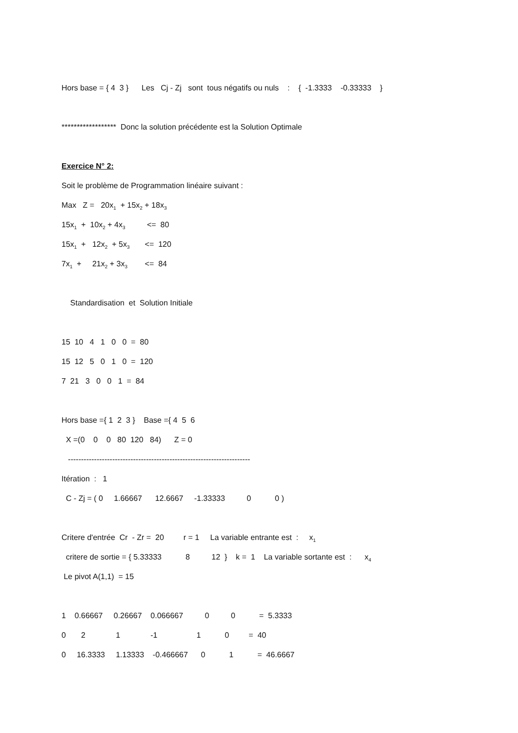Hors base = { 4 3 } Les Cj - Zj sont tous négatifs ou nuls : { -1.3333 -0.33333 }
****************** Donc la solution précédente est la Solution Optimale
Exercice N° 2:
Soit le problème de Programmation linéaire suivant :
Max Z = 20x<sub>1</sub> + 15x<sub>2</sub> + 18x<sub>3</sub>
15x<sub>1</sub> + 10x<sub>2</sub> + 4x<sub>3</sub> <= 80
15x<sub>1</sub> + 12x<sub>2</sub> + 5x<sub>3</sub> <= 120
7x<sub>1</sub> + 21x<sub>2</sub> + 3x<sub>3</sub> <= 84
Standardisation et Solution Initiale
15 10 4 1 0 0 = 80
15 12 5 0 1 0 = 120
7 21 3 0 0 1 = 84
Hors base ={ 1 2 3 } Base ={ 4 5 6
X =(0 0 0 80 120 84) Z = 0
----------------------------------------------------------------------
Itération : 1
C - Zj = ( 0 1.66667 12.6667 -1.33333 0 0 )
Critere d'entrée Cr - Zr = 20 r = 1 La variable entrante est : x<sub>1</sub>
critere de sortie = { 5.33333 8 12 } k = 1 La variable sortante est : x<sub>4</sub>
Le pivot A(1,1) = 15
1 0.66667 0.26667 0.066667 0 0 = 5.3333
0 2 1 -1 1 0 = 40
0 16.3333 1.13333 -0.466667 0 1 = 46.6667